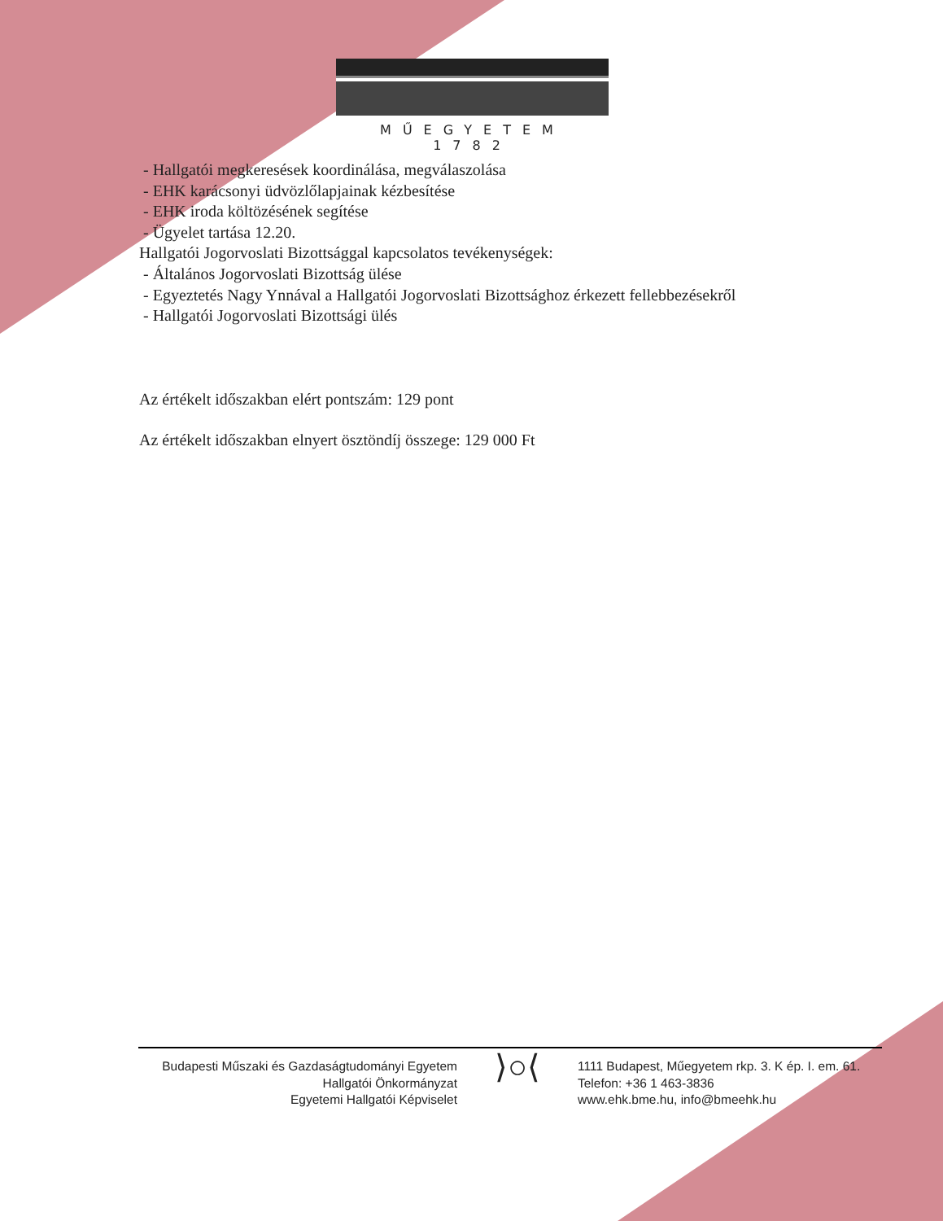MŰEGYETEM 1782
- Hallgatói megkeresések koordinálása, megválaszolása
- EHK karácsonyi üdvözlőlapjainak kézbesítése
- EHK iroda költözésének segítése
- Ügyelet tartása 12.20.
Hallgatói Jogorvoslati Bizottsággal kapcsolatos tevékenységek:
- Általános Jogorvoslati Bizottság ülése
- Egyeztetés Nagy Ynnával a Hallgatói Jogorvoslati Bizottsághoz érkezett fellebbezésekről
- Hallgatói Jogorvoslati Bizottsági ülés
Az értékelt időszakban elért pontszám: 129 pont
Az értékelt időszakban elnyert ösztöndíj összege: 129 000 Ft
Budapesti Műszaki és Gazdaságtudományi Egyetem
Hallgatói Önkormányzat
Egyetemi Hallgatói Képviselet
⟩○⟨
1111 Budapest, Műegyetem rkp. 3. K ép. I. em. 61.
Telefon: +36 1 463-3836
www.ehk.bme.hu, info@bmeehk.hu